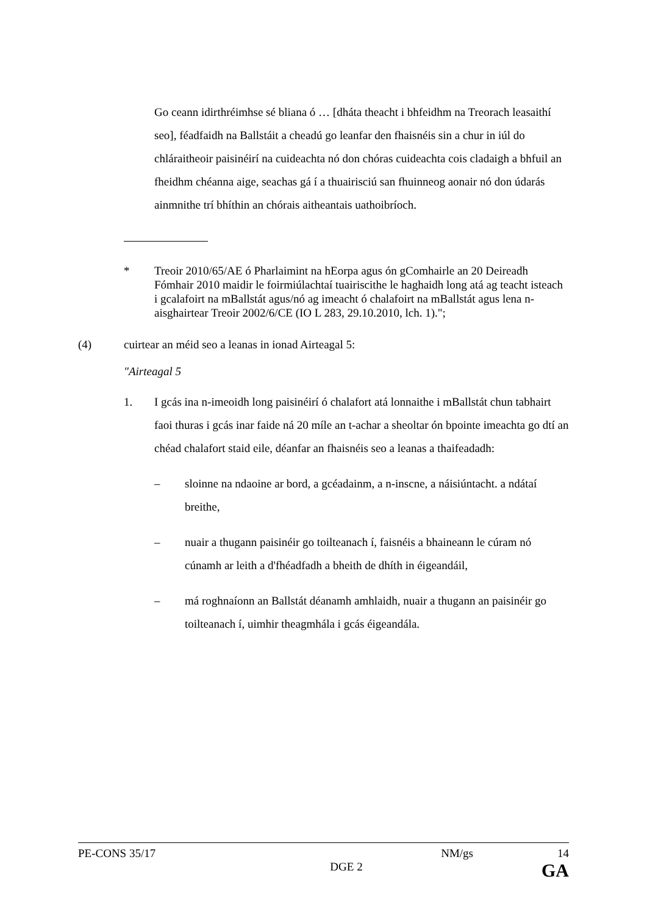Go ceann idirthréimhse sé bliana ó … [dháta theacht i bhfeidhm na Treorach leasaithí seo], féadfaidh na Ballstáit a cheadú go leanfar den fhaisnéis sin a chur in iúl do chláraitheoir paisinéirí na cuideachta nó don chóras cuideachta cois cladaigh a bhfuil an fheidhm chéanna aige, seachas gá í a thuairisciú san fhuinneog aonair nó don údarás ainmnithe trí bhíthin an chórais aitheantais uathoibríoch.
* Treoir 2010/65/AE ó Pharlaimint na hEorpa agus ón gComhairle an 20 Deireadh Fómhair 2010 maidir le foirmiúlachtaí tuairiscithe le haghaidh long atá ag teacht isteach i gcalafoirt na mBallstát agus/nó ag imeacht ó chalafoirt na mBallstát agus lena n-aisghairtear Treoir 2002/6/CE (IO L 283, 29.10.2010, lch. 1).";
(4) cuirtear an méid seo a leanas in ionad Airteagal 5:
"Airteagal 5
1. I gcás ina n-imeoidh long paisinéirí ó chalafort atá lonnaithe i mBallstát chun tabhairt faoi thuras i gcás inar faide ná 20 míle an t-achar a sheoltar ón bpointe imeachta go dtí an chéad chalafort staid eile, déanfar an fhaisnéis seo a leanas a thaifeadadh:
– sloinne na ndaoine ar bord, a gcéadainm, a n-inscne, a náisiúntacht. a ndátaí breithe,
– nuair a thugann paisinéir go toilteanach í, faisnéis a bhaineann le cúram nó cúnamh ar leith a d'fhéadfadh a bheith de dhíth in éigeandáil,
– má roghnaíonn an Ballstát déanamh amhlaidh, nuair a thugann an paisinéir go toilteanach í, uimhir theagmhála i gcás éigeandála.
PE-CONS 35/17 NM/gs 14
DGE 2 GA